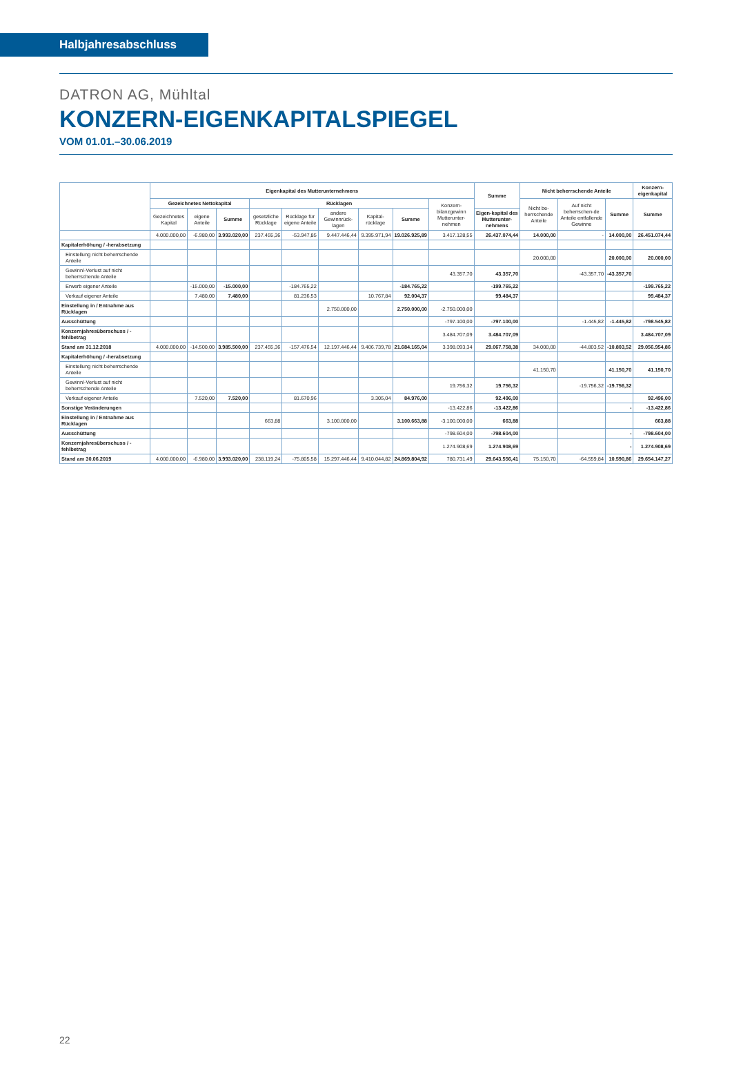Halbjahresabschluss
DATRON AG, Mühltal
KONZERN-EIGENKAPITALSPIEGEL
VOM 01.01.–30.06.2019
| | Eigenkapital des Mutterunternehmens | | | | | | | | | Summe | Nicht beherrschende Anteile | | | Konzern-eigenkapital |
| --- | --- | --- | --- | --- | --- | --- | --- | --- | --- | --- | --- | --- | --- | --- |
| | Gezeichnetes Nettokapital | | | Rücklagen | | | | | Konzern-bilanzgewinn Mutterunter-nehmen | | Nicht be-herrschende Anteile | Auf nicht beherrschen-de Anteile entfallende Gewinne | Summe | Summe |
| | Gezeichnetes Kapital | eigene Anteile | Summe | gesetzliche Rücklage | Rücklage für eigene Anteile | andere Gewinnrück-lagen | Kapital-rücklage | Summe | | Eigen-kapital des Mutterunter-nehmens | | | | |
| | 4.000.000,00 | -6.980,00 | 3.993.020,00 | 237.455,36 | -53.947,85 | 9.447.446,44 | 9.395.971,94 | 19.026.925,89 | 3.417.128,55 | 26.437.074,44 | 14.000,00 | - | 14.000,00 | 26.451.074,44 |
| Kapitalerhöhung / -herabsetzung | | | | | | | | | | | | | | |
| Einstellung nicht beherrschende Anteile | | | | | | | | | | | 20.000,00 | | 20.000,00 | 20.000,00 |
| Gewinn/-Verlust auf nicht beherrschende Anteile | | | | | | | | | 43.357,70 | 43.357,70 | | -43.357,70 | -43.357,70 | |
| Erwerb eigener Anteile | | -15.000,00 | -15.000,00 | | -184.765,22 | | | -184.765,22 | | -199.765,22 | | | | -199.765,22 |
| Verkauf eigener Anteile | | 7.480,00 | 7.480,00 | | 81.236,53 | | 10.767,84 | 92.004,37 | | 99.484,37 | | | | 99.484,37 |
| Einstellung in / Entnahme aus Rücklagen | | | | | | 2.750.000,00 | | 2.750.000,00 | -2.750.000,00 | | | | | |
| Ausschüttung | | | | | | | | | -797.100,00 | -797.100,00 | | -1.445,82 | -1.445,82 | -798.545,82 |
| Konzernjahresüberschuss / -fehlbetrag | | | | | | | | | 3.484.707,09 | 3.484.707,09 | | | | 3.484.707,09 |
| Stand am 31.12.2018 | 4.000.000,00 | -14.500,00 | 3.985.500,00 | 237.455,36 | -157.476,54 | 12.197.446,44 | 9.406.739,78 | 21.684.165,04 | 3.398.093,34 | 29.067.758,38 | 34.000,00 | -44.803,52 | -10.803,52 | 29.056.954,86 |
| Kapitalerhöhung / -herabsetzung | | | | | | | | | | | | | | |
| Einstellung nicht beherrschende Anteile | | | | | | | | | | | 41.150,70 | | 41.150,70 | 41.150,70 |
| Gewinn/-Verlust auf nicht beherrschende Anteile | | | | | | | | | 19.756,32 | 19.756,32 | | -19.756,32 | -19.756,32 | |
| Verkauf eigener Anteile | | 7.520,00 | 7.520,00 | | 81.670,96 | | 3.305,04 | 84.976,00 | | 92.496,00 | | | | 92.496,00 |
| Sonstige Veränderungen | | | | | | | | | -13.422,86 | -13.422,86 | | | - | -13.422,86 |
| Einstellung in / Entnahme aus Rücklagen | | | | 663,88 | | 3.100.000,00 | | 3.100.663,88 | -3.100.000,00 | 663,88 | | | | 663,88 |
| Ausschüttung | | | | | | | | | -798.604,00 | -798.604,00 | | | - | -798.604,00 |
| Konzernjahresüberschuss / -fehlbetrag | | | | | | | | | 1.274.908,69 | 1.274.908,69 | | | - | 1.274.908,69 |
| Stand am 30.06.2019 | 4.000.000,00 | -6.980,00 | 3.993.020,00 | 238.119,24 | -75.805,58 | 15.297.446,44 | 9.410.044,82 | 24.869.804,92 | 780.731,49 | 29.643.556,41 | 75.150,70 | -64.559,84 | 10.590,86 | 29.654.147,27 |
22